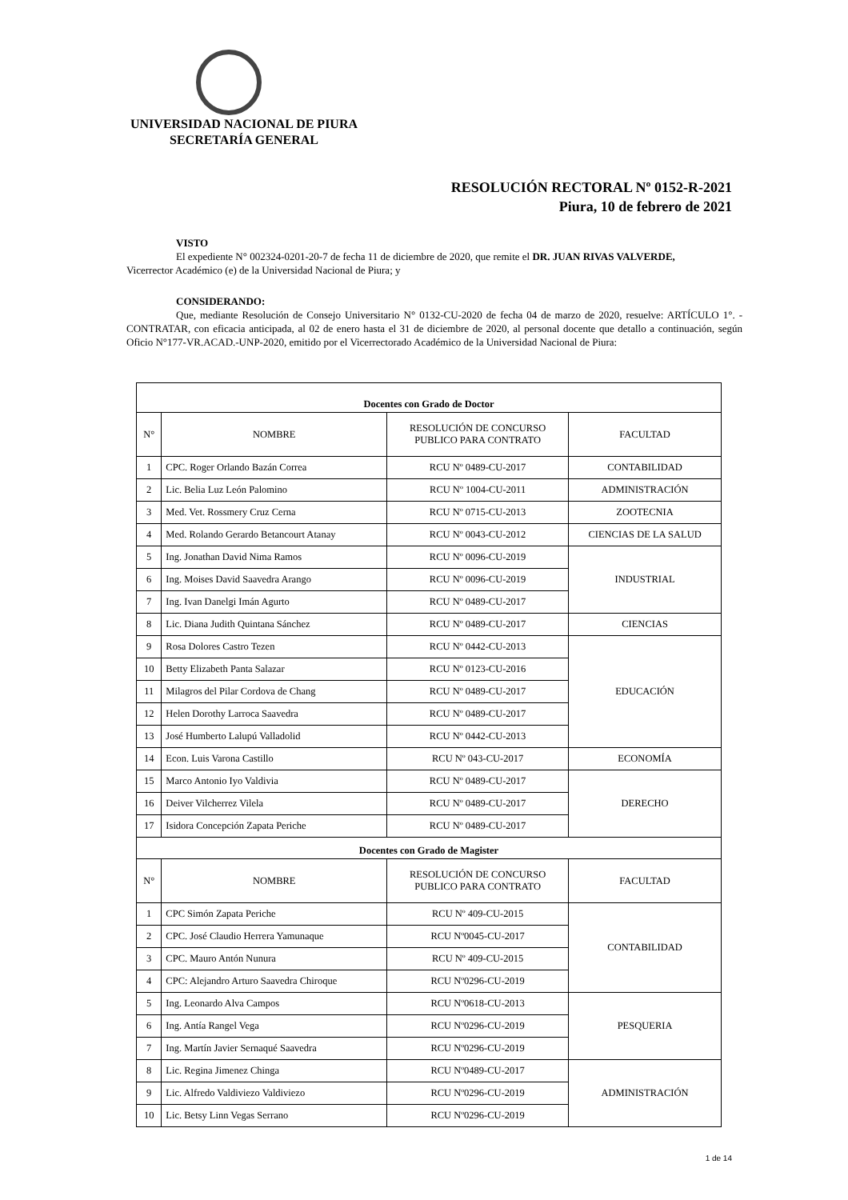UNIVERSIDAD NACIONAL DE PIURA
SECRETARÍA GENERAL
RESOLUCIÓN RECTORAL Nº 0152-R-2021
Piura, 10 de febrero de 2021
VISTO
El expediente N° 002324-0201-20-7 de fecha 11 de diciembre de 2020, que remite el DR. JUAN RIVAS VALVERDE,
Vicerrector Académico (e) de la Universidad Nacional de Piura; y
CONSIDERANDO:
Que, mediante Resolución de Consejo Universitario N° 0132-CU-2020 de fecha 04 de marzo de 2020, resuelve: ARTÍCULO 1°. - CONTRATAR, con eficacia anticipada, al 02 de enero hasta el 31 de diciembre de 2020, al personal docente que detallo a continuación, según Oficio N°177-VR.ACAD.-UNP-2020, emitido por el Vicerrectorado Académico de la Universidad Nacional de Piura:
| Docentes con Grado de Doctor | | | |
| N° | NOMBRE | RESOLUCIÓN DE CONCURSO PUBLICO PARA CONTRATO | FACULTAD |
| 1 | CPC. Roger Orlando Bazán Correa | RCU Nº 0489-CU-2017 | CONTABILIDAD |
| 2 | Lic. Belia Luz León Palomino | RCU Nº 1004-CU-2011 | ADMINISTRACIÓN |
| 3 | Med. Vet. Rossmery Cruz Cerna | RCU Nº 0715-CU-2013 | ZOOTECNIA |
| 4 | Med. Rolando Gerardo Betancourt Atanay | RCU Nº 0043-CU-2012 | CIENCIAS DE LA SALUD |
| 5 | Ing. Jonathan David Nima Ramos | RCU Nº 0096-CU-2019 | INDUSTRIAL |
| 6 | Ing. Moises David Saavedra Arango | RCU Nº 0096-CU-2019 | |
| 7 | Ing. Ivan Danelgi Imán Agurto | RCU Nº 0489-CU-2017 | |
| 8 | Lic. Diana Judith Quintana Sánchez | RCU Nº 0489-CU-2017 | CIENCIAS |
| 9 | Rosa Dolores Castro Tezen | RCU Nº 0442-CU-2013 | EDUCACIÓN |
| 10 | Betty Elizabeth Panta Salazar | RCU Nº 0123-CU-2016 | |
| 11 | Milagros del Pilar Cordova de Chang | RCU Nº 0489-CU-2017 | |
| 12 | Helen Dorothy Larroca Saavedra | RCU Nº 0489-CU-2017 | |
| 13 | José Humberto Lalupú Valladolid | RCU Nº 0442-CU-2013 | |
| 14 | Econ. Luis Varona Castillo | RCU Nº 043-CU-2017 | ECONOMÍA |
| 15 | Marco Antonio Iyo Valdivia | RCU Nº 0489-CU-2017 | DERECHO |
| 16 | Deiver Vilcherrez Vilela | RCU Nº 0489-CU-2017 | |
| 17 | Isidora Concepción Zapata Periche | RCU Nº 0489-CU-2017 | |
| Docentes con Grado de Magister | | | |
| N° | NOMBRE | RESOLUCIÓN DE CONCURSO PUBLICO PARA CONTRATO | FACULTAD |
| 1 | CPC Simón Zapata Periche | RCU Nº 409-CU-2015 | CONTABILIDAD |
| 2 | CPC. José Claudio Herrera Yamunaque | RCU Nº0045-CU-2017 | |
| 3 | CPC. Mauro Antón Nunura | RCU Nº 409-CU-2015 | |
| 4 | CPC: Alejandro Arturo Saavedra Chiroque | RCU Nº0296-CU-2019 | |
| 5 | Ing. Leonardo Alva Campos | RCU Nº0618-CU-2013 | PESQUERIA |
| 6 | Ing. Antía Rangel Vega | RCU Nº0296-CU-2019 | |
| 7 | Ing. Martín Javier Sernaqué Saavedra | RCU Nº0296-CU-2019 | |
| 8 | Lic. Regina Jimenez Chinga | RCU Nº0489-CU-2017 | ADMINISTRACIÓN |
| 9 | Lic. Alfredo Valdiviezo Valdiviezo | RCU Nº0296-CU-2019 | |
| 10 | Lic. Betsy Linn Vegas Serrano | RCU Nº0296-CU-2019 | |
1 de 14